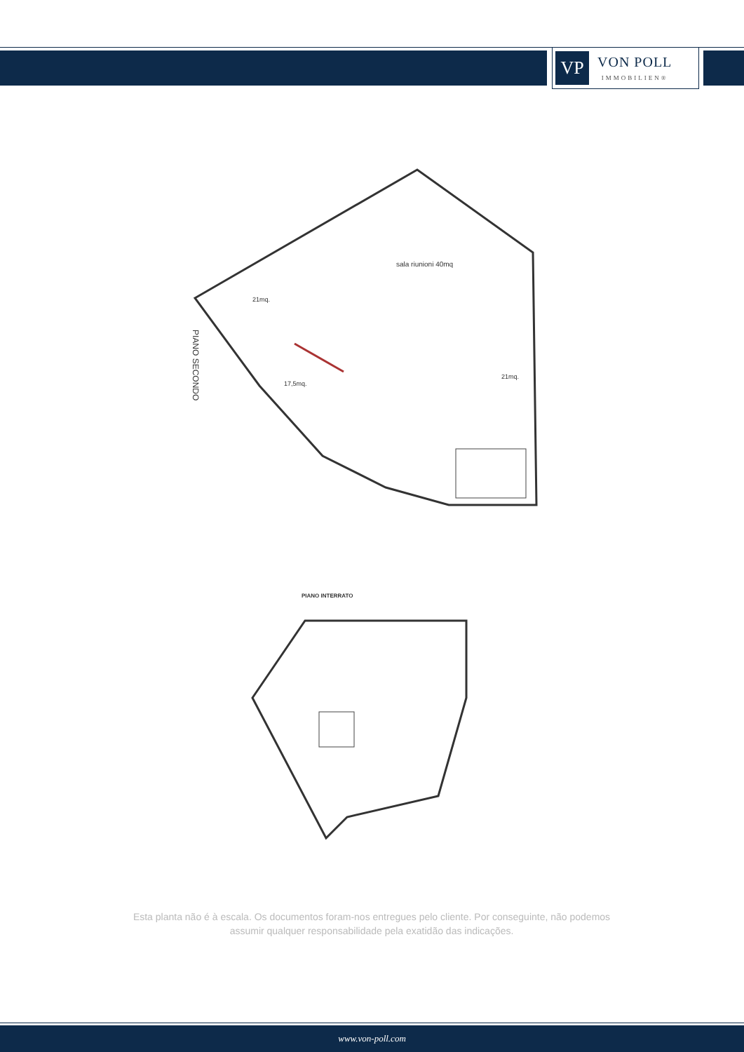VP
VON POLL
IMMOBILIEN®
PIANO SECONDO
sala riunioni 40mq
21mq.
17,5mq.
21mq.
PIANO INTERRATO
Esta planta não é à escala. Os documentos foram-nos entregues pelo cliente. Por conseguinte, não podemos assumir qualquer responsabilidade pela exatidão das indicações.
www.von-poll.com